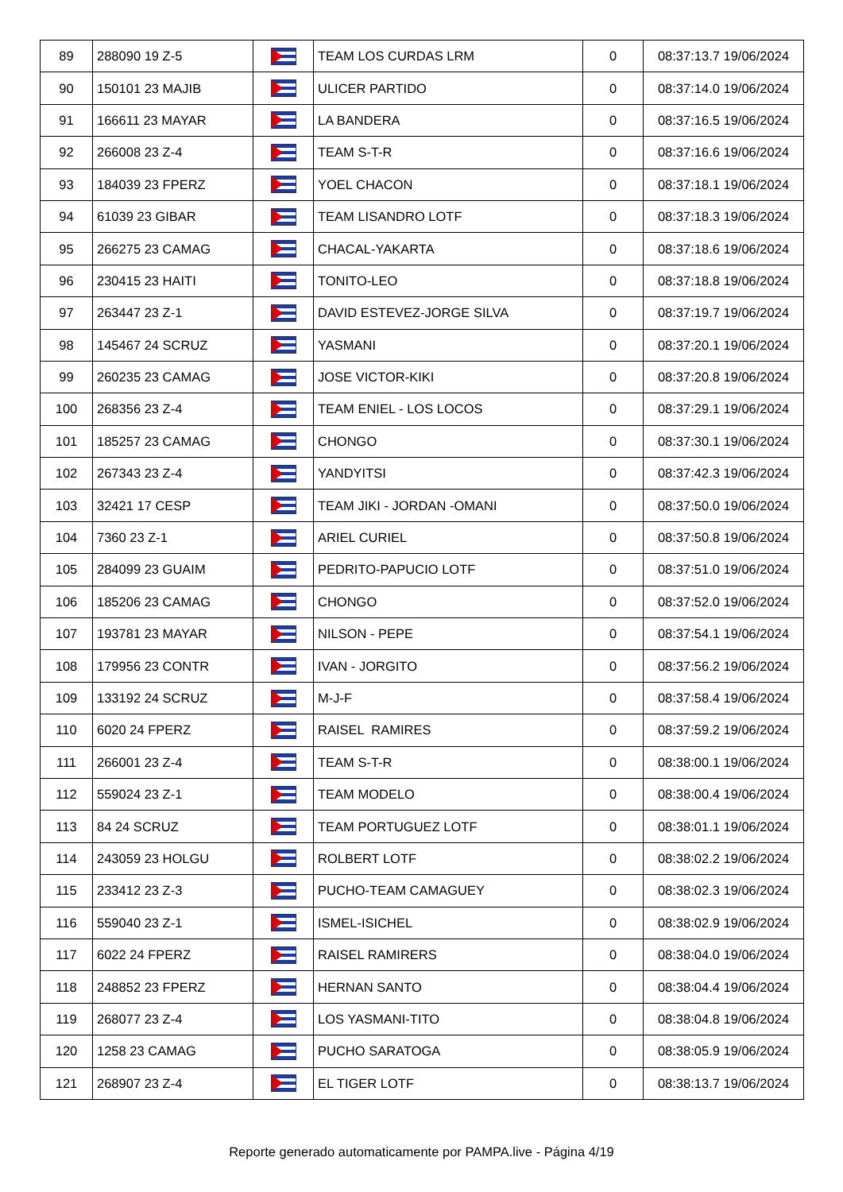| 89 | 288090 19 Z-5 | | TEAM LOS CURDAS LRM | 0 | 08:37:13.7 19/06/2024 |
| 90 | 150101 23 MAJIB | | ULICER PARTIDO | 0 | 08:37:14.0 19/06/2024 |
| 91 | 166611 23 MAYAR | | LA BANDERA | 0 | 08:37:16.5 19/06/2024 |
| 92 | 266008 23 Z-4 | | TEAM S-T-R | 0 | 08:37:16.6 19/06/2024 |
| 93 | 184039 23 FPERZ | | YOEL CHACON | 0 | 08:37:18.1 19/06/2024 |
| 94 | 61039 23 GIBAR | | TEAM LISANDRO LOTF | 0 | 08:37:18.3 19/06/2024 |
| 95 | 266275 23 CAMAG | | CHACAL-YAKARTA | 0 | 08:37:18.6 19/06/2024 |
| 96 | 230415 23 HAITI | | TONITO-LEO | 0 | 08:37:18.8 19/06/2024 |
| 97 | 263447 23 Z-1 | | DAVID ESTEVEZ-JORGE SILVA | 0 | 08:37:19.7 19/06/2024 |
| 98 | 145467 24 SCRUZ | | YASMANI | 0 | 08:37:20.1 19/06/2024 |
| 99 | 260235 23 CAMAG | | JOSE VICTOR-KIKI | 0 | 08:37:20.8 19/06/2024 |
| 100 | 268356 23 Z-4 | | TEAM ENIEL - LOS LOCOS | 0 | 08:37:29.1 19/06/2024 |
| 101 | 185257 23 CAMAG | | CHONGO | 0 | 08:37:30.1 19/06/2024 |
| 102 | 267343 23 Z-4 | | YANDYITSI | 0 | 08:37:42.3 19/06/2024 |
| 103 | 32421 17 CESP | | TEAM JIKI - JORDAN -OMANI | 0 | 08:37:50.0 19/06/2024 |
| 104 | 7360 23 Z-1 | | ARIEL CURIEL | 0 | 08:37:50.8 19/06/2024 |
| 105 | 284099 23 GUAIM | | PEDRITO-PAPUCIO LOTF | 0 | 08:37:51.0 19/06/2024 |
| 106 | 185206 23 CAMAG | | CHONGO | 0 | 08:37:52.0 19/06/2024 |
| 107 | 193781 23 MAYAR | | NILSON - PEPE | 0 | 08:37:54.1 19/06/2024 |
| 108 | 179956 23 CONTR | | IVAN - JORGITO | 0 | 08:37:56.2 19/06/2024 |
| 109 | 133192 24 SCRUZ | | M-J-F | 0 | 08:37:58.4 19/06/2024 |
| 110 | 6020 24 FPERZ | | RAISEL RAMIRES | 0 | 08:37:59.2 19/06/2024 |
| 111 | 266001 23 Z-4 | | TEAM S-T-R | 0 | 08:38:00.1 19/06/2024 |
| 112 | 559024 23 Z-1 | | TEAM MODELO | 0 | 08:38:00.4 19/06/2024 |
| 113 | 84 24 SCRUZ | | TEAM PORTUGUEZ LOTF | 0 | 08:38:01.1 19/06/2024 |
| 114 | 243059 23 HOLGU | | ROLBERT LOTF | 0 | 08:38:02.2 19/06/2024 |
| 115 | 233412 23 Z-3 | | PUCHO-TEAM CAMAGUEY | 0 | 08:38:02.3 19/06/2024 |
| 116 | 559040 23 Z-1 | | ISMEL-ISICHEL | 0 | 08:38:02.9 19/06/2024 |
| 117 | 6022 24 FPERZ | | RAISEL RAMIRERS | 0 | 08:38:04.0 19/06/2024 |
| 118 | 248852 23 FPERZ | | HERNAN SANTO | 0 | 08:38:04.4 19/06/2024 |
| 119 | 268077 23 Z-4 | | LOS YASMANI-TITO | 0 | 08:38:04.8 19/06/2024 |
| 120 | 1258 23 CAMAG | | PUCHO SARATOGA | 0 | 08:38:05.9 19/06/2024 |
| 121 | 268907 23 Z-4 | | EL TIGER LOTF | 0 | 08:38:13.7 19/06/2024 |
Reporte generado automaticamente por PAMPA.live - Página 4/19